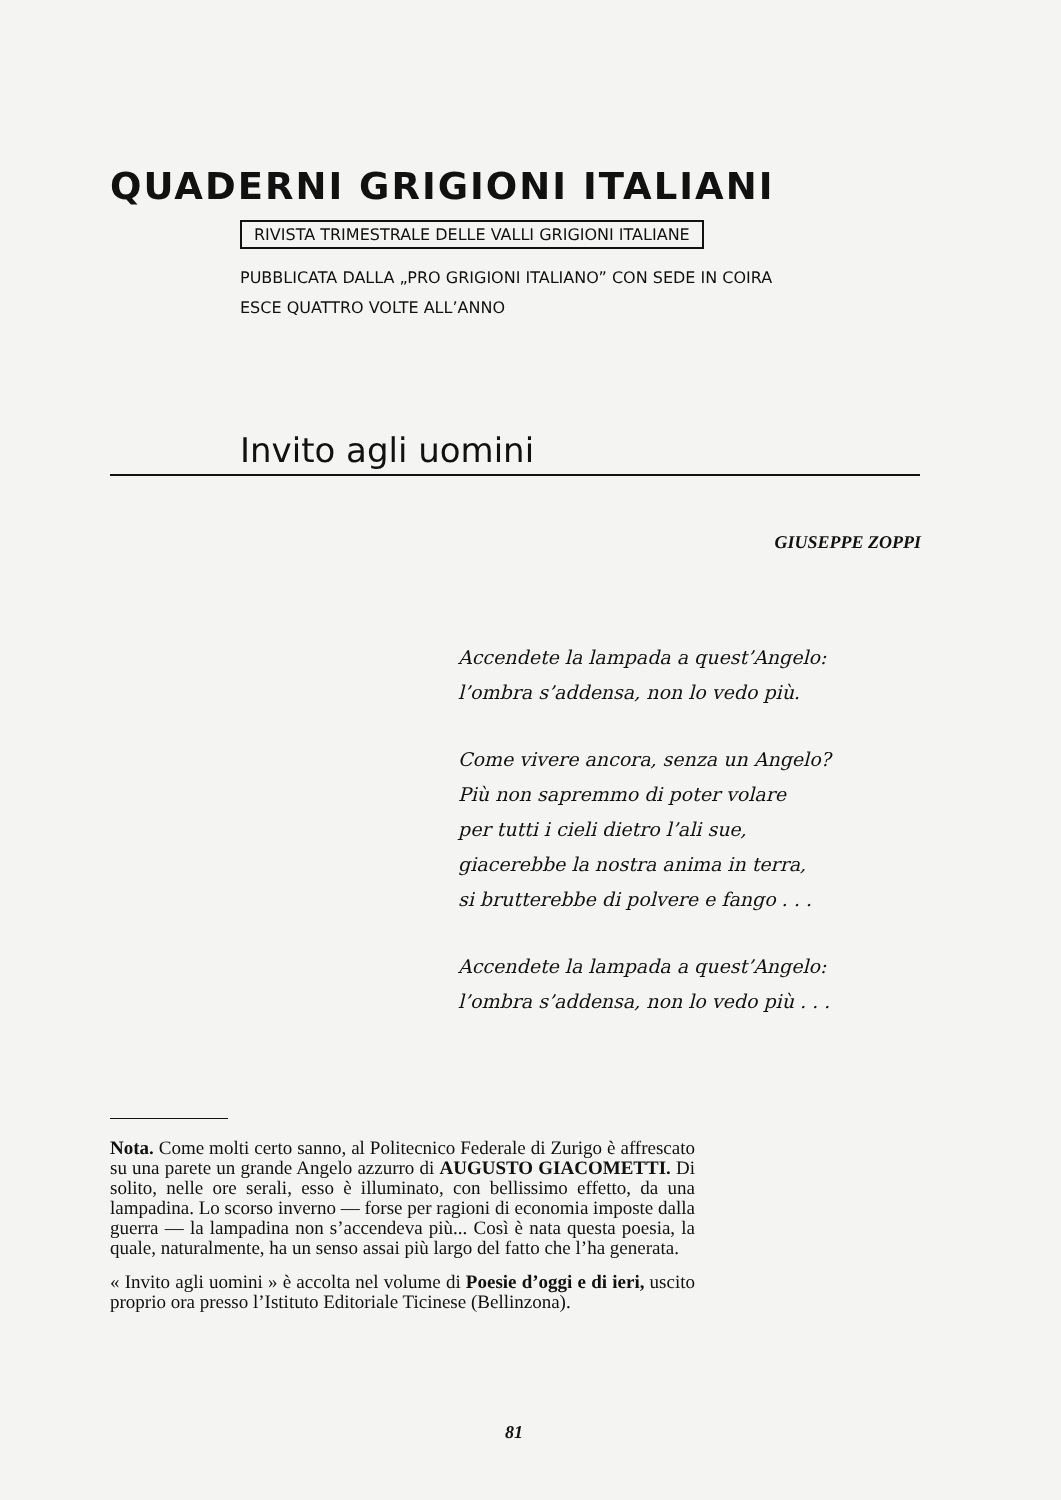QUADERNI GRIGIONI ITALIANI
RIVISTA TRIMESTRALE DELLE VALLI GRIGIONI ITALIANE
PUBBLICATA DALLA „PRO GRIGIONI ITALIANO” CON SEDE IN COIRA
ESCE QUATTRO VOLTE ALL’ANNO
Invito agli uomini
GIUSEPPE ZOPPI
Accendete la lampada a quest’Angelo:
l’ombra s’addensa, non lo vedo più.
Come vivere ancora, senza un Angelo?
Più non sapremmo di poter volare
per tutti i cieli dietro l’ali sue,
giacerebbe la nostra anima in terra,
si brutterebbe di polvere e fango . . .
Accendete la lampada a quest’Angelo:
l’ombra s’addensa, non lo vedo più . . .
Nota. Come molti certo sanno, al Politecnico Federale di Zurigo è affrescato su una parete un grande Angelo azzurro di AUGUSTO GIACOMETTI. Di solito, nelle ore serali, esso è illuminato, con bellissimo effetto, da una lampadina. Lo scorso inverno — forse per ragioni di economia imposte dalla guerra — la lampadina non s’accendeva più... Così è nata questa poesia, la quale, naturalmente, ha un senso assai più largo del fatto che l’ha generata.
« Invito agli uomini » è accolta nel volume di Poesie d’oggi e di ieri, uscito proprio ora presso l’Istituto Editoriale Ticinese (Bellinzona).
81